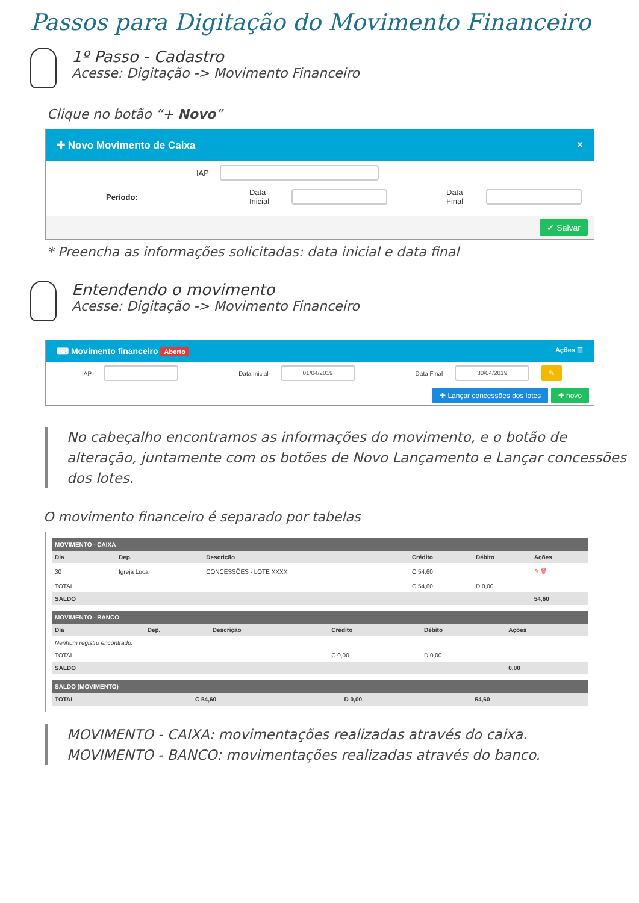Passos para Digitação do Movimento Financeiro
1º Passo - Cadastro
Acesse: Digitação -> Movimento Financeiro
Clique no botão “+ Novo”
✚ Novo Movimento de Caixa ×
IAP
Período: Data Inicial Data Final
✔ Salvar
* Preencha as informações solicitadas: data inicial e data final
Entendendo o movimento
Acesse: Digitação -> Movimento Financeiro
⌨ Movimento financeiro Aberto Ações ☰
IAP Data Inicial
01/04/2019
Data Final
30/04/2019
✎
✚ Lançar concessões dos lotes ✚ novo
No cabeçalho encontramos as informações do movimento, e o botão de alteração, juntamente com os botões de Novo Lançamento e Lançar concessões dos lotes.
O movimento financeiro é separado por tabelas
| MOVIMENTO - CAIXA | | | | | |
| --- | --- | --- | --- | --- | --- |
| Dia | Dep. | Descrição | Crédito | Débito | Ações |
| 30 | Igreja Local | CONCESSÕES - LOTE XXXX | C 54,60 | | ✎ 🗑 |
| TOTAL | | | C 54,60 | D 0,00 | |
| SALDO | | | | | 54,60 |
| MOVIMENTO - BANCO | | | | | |
| --- | --- | --- | --- | --- | --- |
| Dia | Dep. | Descrição | Crédito | Débito | Ações |
| Nenhum registro encontrado. | | | | | |
| TOTAL | | | C 0,00 | D 0,00 | |
| SALDO | | | | | 0,00 |
| SALDO (MOVIMENTO) | | | |
| --- | --- | --- | --- |
| TOTAL | C 54,60 | D 0,00 | 54,60 |
MOVIMENTO - CAIXA: movimentações realizadas através do caixa.
MOVIMENTO - BANCO: movimentações realizadas através do banco.